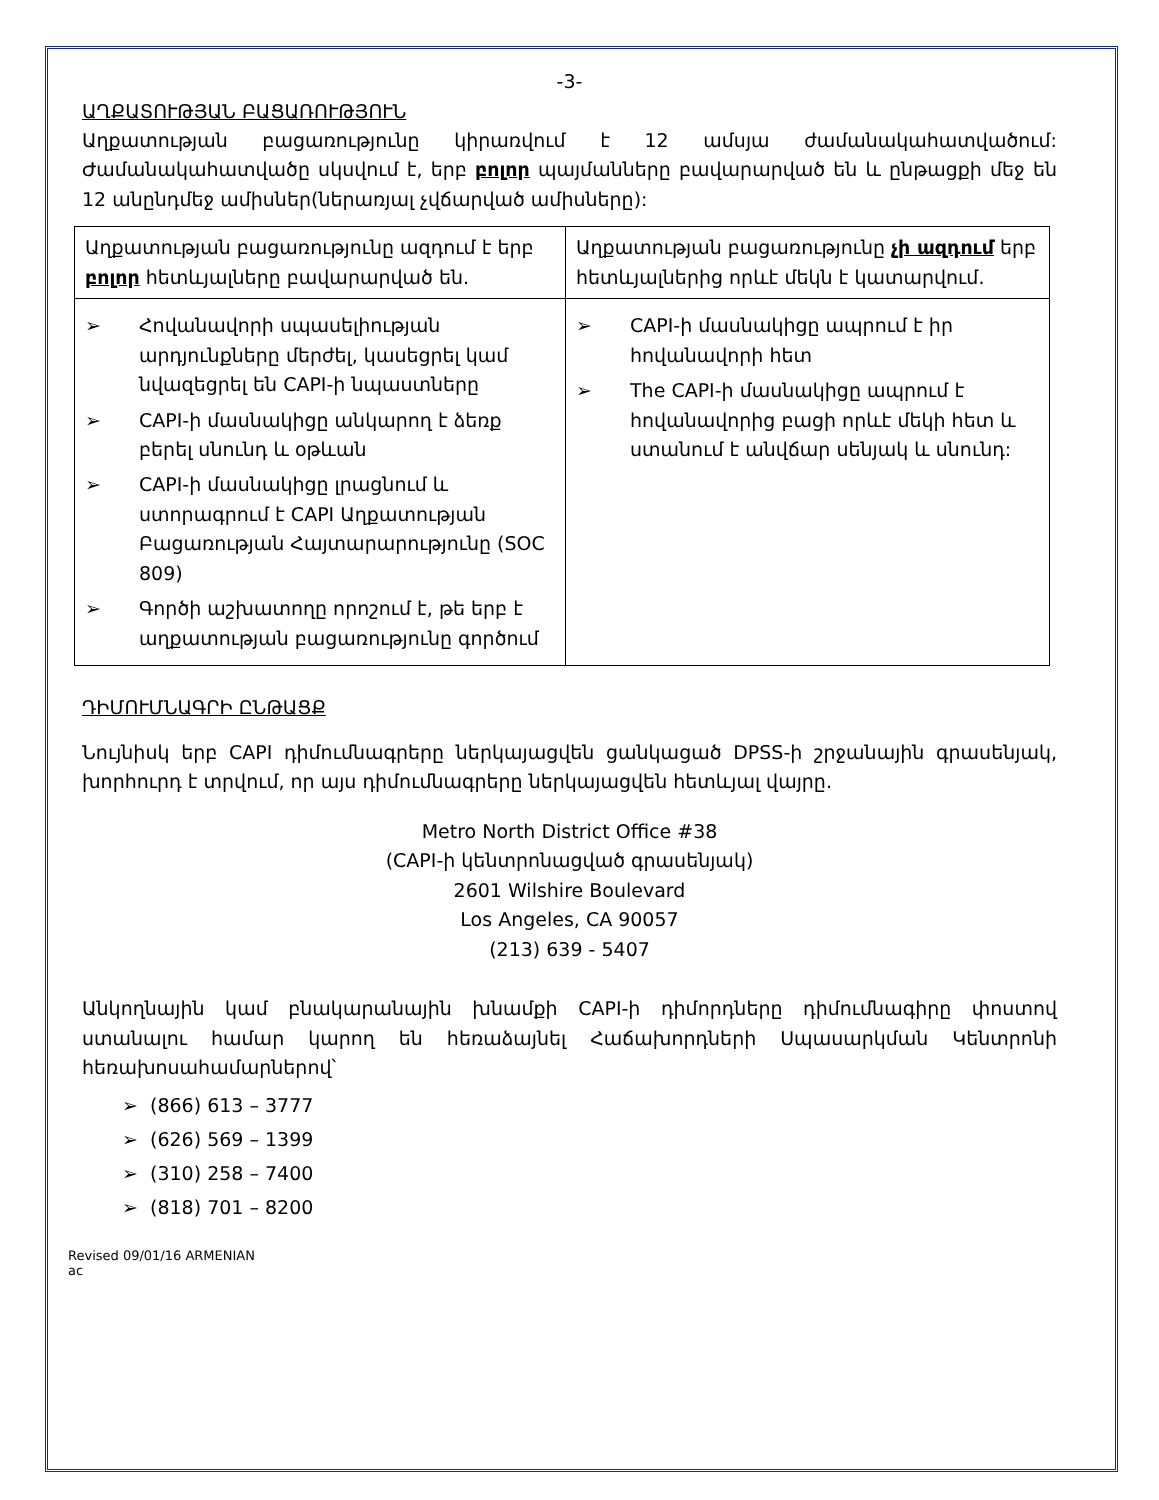-3-
ԱՂՔԱՏՈՒԹՅԱՆ ԲԱՑԱՌՈՒԹՅՈՒՆ
Աղքատության բացառությունը կիրառվում է 12 ամսյա ժամանակահատվածում: Ժամանակահատվածը սկսվում է, երբ բոլոր պայմանները բավարարված են և ընթացքի մեջ են 12 անընդմեջ ամիսներ(ներառյալ չվճարված ամիսները):
| Աղքատության բացառությունը ազդում է երբ բոլոր հետևյալները բավարարված են. | Աղքատության բացառությունը չի ազդում երբ հետևյալներից որևէ մեկն է կատարվում. |
| ➢ Հովանավորի սպասելիության արդյունքները մերժել, կասեցրել կամ նվազեցրել են CAPI-ի նպաստները ➢ CAPI-ի մասնակիցը անկարող է ձեռք բերել սնունդ և օթևան ➢ CAPI-ի մասնակիցը լրացնում և ստորագրում է CAPI Աղքատության Բացառության Հայտարարությունը (SOC 809) ➢ Գործի աշխատողը որոշում է, թե երբ է աղքատության բացառությունը գործում | ➢ CAPI-ի մասնակիցը ապրում է իր հովանավորի հետ ➢ The CAPI-ի մասնակիցը ապրում է հովանավորից բացի որևէ մեկի հետ և ստանում է անվճար սենյակ և սնունդ: |
ԴԻՄՈՒՄՆԱԳՐԻ ԸՆԹԱՑՔ
Նույնիսկ երբ CAPI դիմումնագրերը ներկայացվեն ցանկացած DPSS-ի շրջանային գրասենյակ, խորհուրդ է տրվում, որ այս դիմումնագրերը ներկայացվեն հետևյալ վայրը.
Metro North District Office #38
(CAPI-ի կենտրոնացված գրասենյակ)
2601 Wilshire Boulevard
Los Angeles, CA 90057
(213) 639 - 5407
Անկողնային կամ բնակարանային խնամքի CAPI-ի դիմորդները դիմումնագիրը փոստով ստանալու համար կարող են հեռաձայնել Հաճախորդների Սպասարկման Կենտրոնի հեռախոսահամարներով՝
➢ (866) 613 – 3777
➢ (626) 569 – 1399
➢ (310) 258 – 7400
➢ (818) 701 – 8200
Revised 09/01/16 ARMENIAN
ac